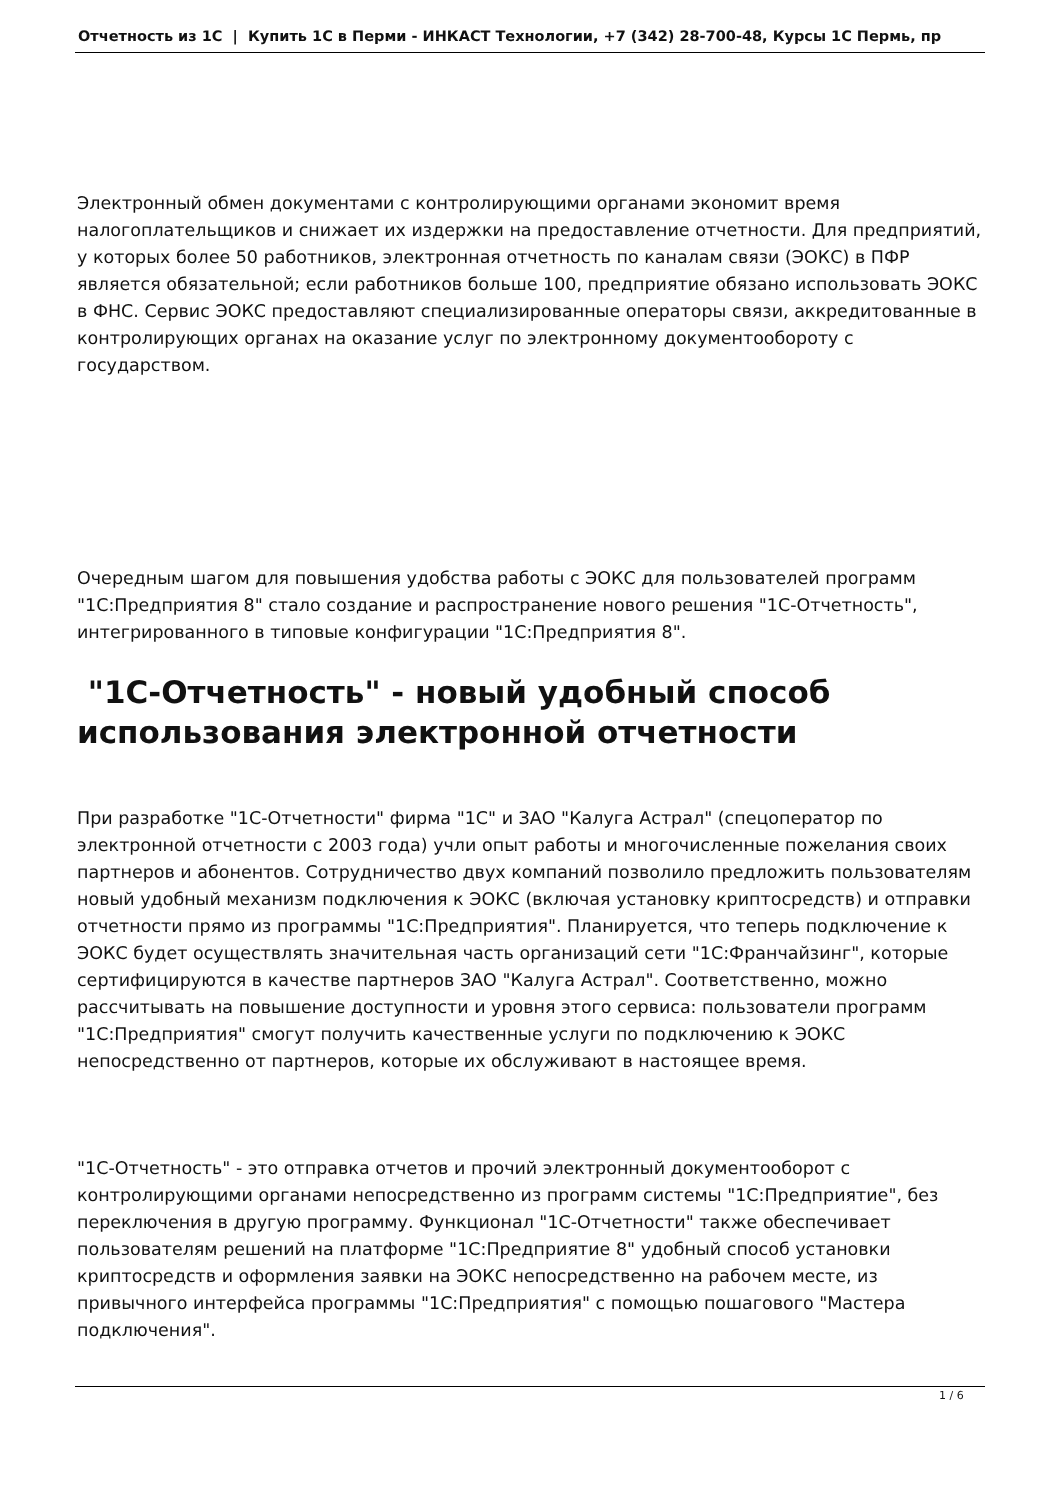Отчетность из 1С | Купить 1С в Перми - ИНКАСТ Технологии, +7 (342) 28-700-48, Курсы 1С Пермь, пр
Электронный обмен документами с контролирующими органами экономит время налогоплательщиков и снижает их издержки на предоставление отчетности. Для предприятий, у которых более 50 работников, электронная отчетность по каналам связи (ЭОКС) в ПФР является обязательной; если работников больше 100, предприятие обязано использовать ЭОКС в ФНС. Сервис ЭОКС предоставляют специализированные операторы связи, аккредитованные в контролирующих органах на оказание услуг по электронному документообороту с государством.
Очередным шагом для повышения удобства работы с ЭОКС для пользователей программ "1С:Предприятия 8" стало создание и распространение нового решения "1С-Отчетность", интегрированного в типовые конфигурации "1С:Предприятия 8".
"1С-Отчетность" - новый удобный способ использования электронной отчетности
При разработке "1С-Отчетности" фирма "1С" и ЗАО "Калуга Астрал" (спецоператор по электронной отчетности с 2003 года) учли опыт работы и многочисленные пожелания своих партнеров и абонентов. Сотрудничество двух компаний позволило предложить пользователям новый удобный механизм подключения к ЭОКС (включая установку криптосредств) и отправки отчетности прямо из программы "1С:Предприятия". Планируется, что теперь подключение к ЭОКС будет осуществлять значительная часть организаций сети "1С:Франчайзинг", которые сертифицируются в качестве партнеров ЗАО "Калуга Астрал". Соответственно, можно рассчитывать на повышение доступности и уровня этого сервиса: пользователи программ "1С:Предприятия" смогут получить качественные услуги по подключению к ЭОКС непосредственно от партнеров, которые их обслуживают в настоящее время.
"1С-Отчетность" - это отправка отчетов и прочий электронный документооборот с контролирующими органами непосредственно из программ системы "1С:Предприятие", без переключения в другую программу. Функционал "1С-Отчетности" также обеспечивает пользователям решений на платформе "1С:Предприятие 8" удобный способ установки криптосредств и оформления заявки на ЭОКС непосредственно на рабочем месте, из привычного интерфейса программы "1С:Предприятия" с помощью пошагового "Мастера подключения".
1 / 6